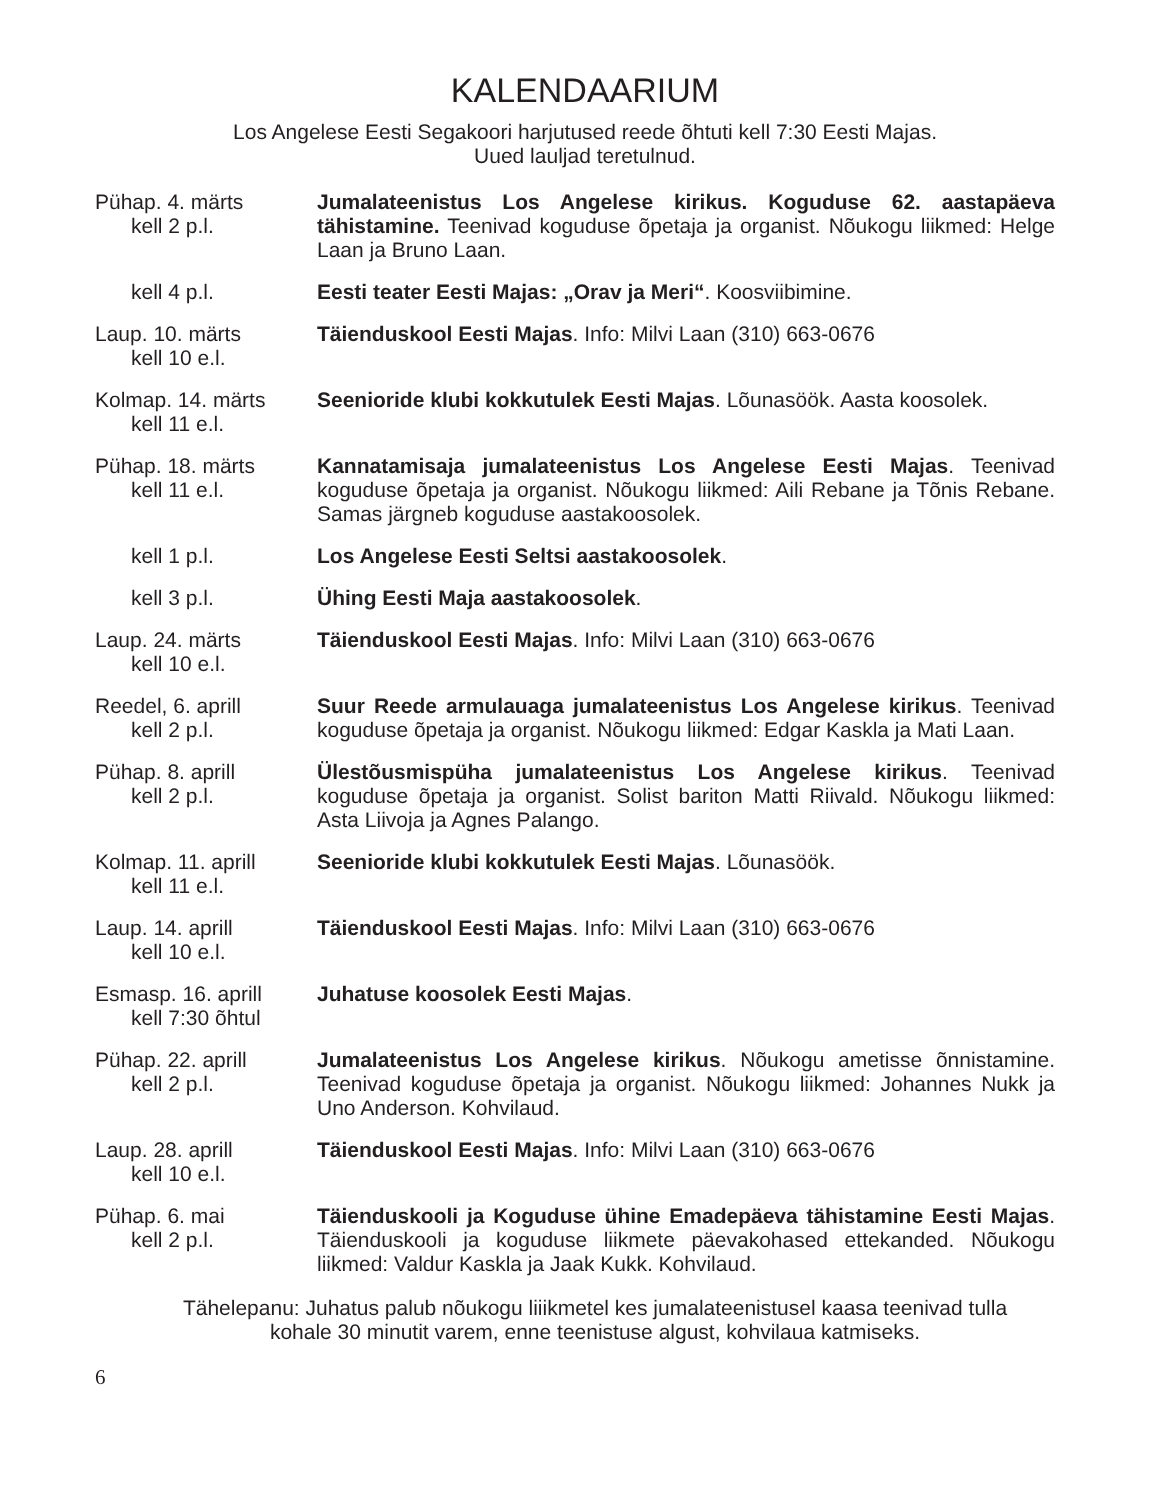KALENDAARIUM
Los Angelese Eesti Segakoori harjutused reede õhtuti kell 7:30 Eesti Majas.
Uued lauljad teretulnud.
Pühap. 4. märts
kell 2 p.l.
Jumalateenistus Los Angelese kirikus. Koguduse 62. aastapäeva tähistamine. Teenivad koguduse õpetaja ja organist. Nõukogu liikmed: Helge Laan ja Bruno Laan.
kell 4 p.l. Eesti teater Eesti Majas: „Orav ja Meri“. Koosviibimine.
Laup. 10. märts
kell 10 e.l.
Täienduskool Eesti Majas. Info: Milvi Laan (310) 663-0676
Kolmap. 14. märts
kell 11 e.l.
Seenioride klubi kokkutulek Eesti Majas. Lõunasöök. Aasta koosolek.
Pühap. 18. märts
kell 11 e.l.
Kannatamisaja jumalateenistus Los Angelese Eesti Majas. Teenivad koguduse õpetaja ja organist. Nõukogu liikmed: Aili Rebane ja Tõnis Rebane. Samas järgneb koguduse aastakoosolek.
kell 1 p.l. Los Angelese Eesti Seltsi aastakoosolek.
kell 3 p.l. Ühing Eesti Maja aastakoosolek.
Laup. 24. märts
kell 10 e.l.
Täienduskool Eesti Majas. Info: Milvi Laan (310) 663-0676
Reedel, 6. aprill
kell 2 p.l.
Suur Reede armulauaga jumalateenistus Los Angelese kirikus. Teenivad koguduse õpetaja ja organist. Nõukogu liikmed: Edgar Kaskla ja Mati Laan.
Pühap. 8. aprill
kell 2 p.l.
Ülestõusmispüha jumalateenistus Los Angelese kirikus. Teenivad koguduse õpetaja ja organist. Solist bariton Matti Riivald. Nõukogu liikmed: Asta Liivoja ja Agnes Palango.
Kolmap. 11. aprill
kell 11 e.l.
Seenioride klubi kokkutulek Eesti Majas. Lõunasöök.
Laup. 14. aprill
kell 10 e.l.
Täienduskool Eesti Majas. Info: Milvi Laan (310) 663-0676
Esmasp. 16. aprill
kell 7:30 õhtul
Juhatuse koosolek Eesti Majas.
Pühap. 22. aprill
kell 2 p.l.
Jumalateenistus Los Angelese kirikus. Nõukogu ametisse õnnistamine. Teenivad koguduse õpetaja ja organist. Nõukogu liikmed: Johannes Nukk ja Uno Anderson. Kohvilaud.
Laup. 28. aprill
kell 10 e.l.
Täienduskool Eesti Majas. Info: Milvi Laan (310) 663-0676
Pühap. 6. mai
kell 2 p.l.
Täienduskooli ja Koguduse ühine Emadepäeva tähistamine Eesti Majas. Täienduskooli ja koguduse liikmete päevakohased ettekanded. Nõukogu liikmed: Valdur Kaskla ja Jaak Kukk. Kohvilaud.
Tähelepanu: Juhatus palub nõukogu liiikmetel kes jumalateenistusel kaasa teenivad tulla
kohale 30 minutit varem, enne teenistuse algust, kohvilaua katmiseks.
6